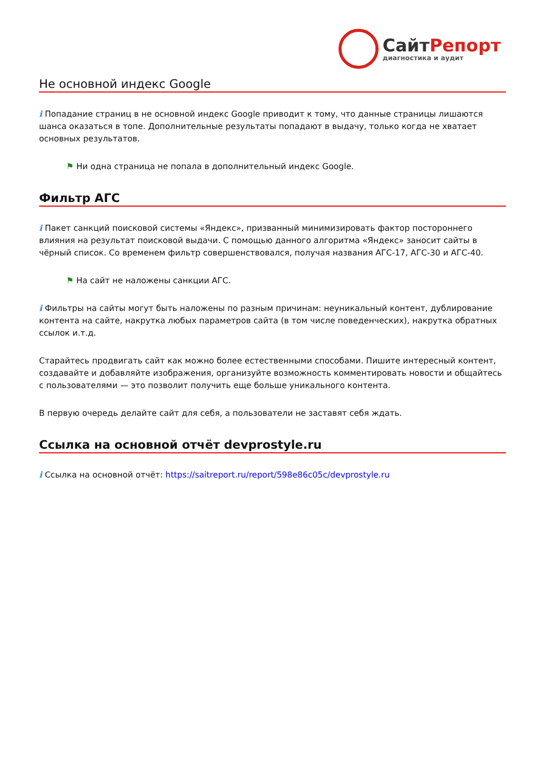Сайт Репорт
диагностика и аудит
Не основной индекс Google
i Попадание страниц в не основной индекс Google приводит к тому, что данные страницы лишаются шанса оказаться в топе. Дополнительные результаты попадают в выдачу, только когда не хватает основных результатов.
⚑ Ни одна страница не попала в дополнительный индекс Google.
Фильтр АГС
i Пакет санкций поисковой системы «Яндекс», призванный минимизировать фактор постороннего влияния на результат поисковой выдачи. С помощью данного алгоритма «Яндекс» заносит сайты в чёрный список. Со временем фильтр совершенствовался, получая названия АГС-17, АГС-30 и АГС-40.
⚑ На сайт не наложены санкции АГС.
i Фильтры на сайты могут быть наложены по разным причинам: неуникальный контент, дублирование контента на сайте, накрутка любых параметров сайта (в том числе поведенческих), накрутка обратных ссылок и.т.д.
Старайтесь продвигать сайт как можно более естественными способами. Пишите интересный контент, создавайте и добавляйте изображения, организуйте возможность комментировать новости и общайтесь с пользователями — это позволит получить еще больше уникального контента.
В первую очередь делайте сайт для себя, а пользователи не заставят себя ждать.
Ссылка на основной отчёт devprostyle.ru
i Ссылка на основной отчёт: https://saitreport.ru/report/598e86c05c/devprostyle.ru